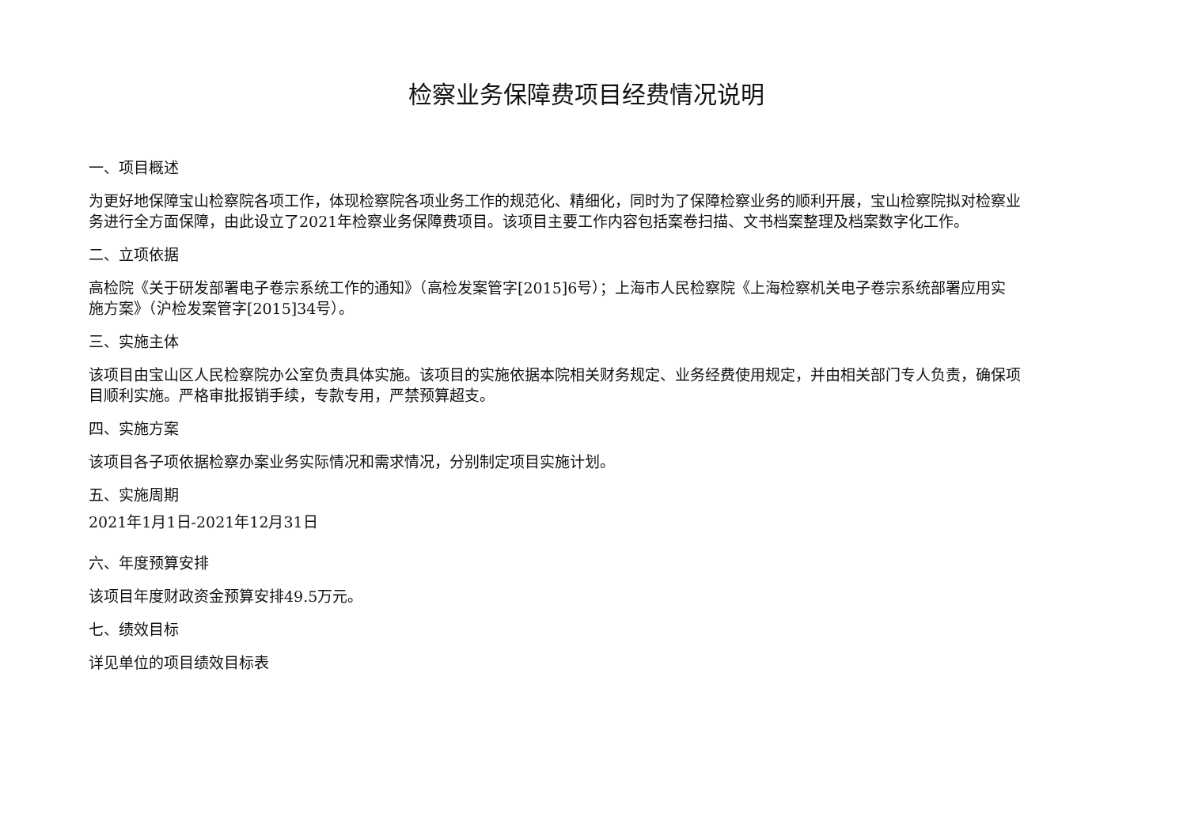检察业务保障费项目经费情况说明
一、项目概述
为更好地保障宝山检察院各项工作，体现检察院各项业务工作的规范化、精细化，同时为了保障检察业务的顺利开展，宝山检察院拟对检察业务进行全方面保障，由此设立了2021年检察业务保障费项目。该项目主要工作内容包括案卷扫描、文书档案整理及档案数字化工作。
二、立项依据
高检院《关于研发部署电子卷宗系统工作的通知》（高检发案管字[2015]6号）；上海市人民检察院《上海检察机关电子卷宗系统部署应用实施方案》（沪检发案管字[2015]34号）。
三、实施主体
该项目由宝山区人民检察院办公室负责具体实施。该项目的实施依据本院相关财务规定、业务经费使用规定，并由相关部门专人负责，确保项目顺利实施。严格审批报销手续，专款专用，严禁预算超支。
四、实施方案
该项目各子项依据检察办案业务实际情况和需求情况，分别制定项目实施计划。
五、实施周期
2021年1月1日-2021年12月31日
六、年度预算安排
该项目年度财政资金预算安排49.5万元。
七、绩效目标
详见单位的项目绩效目标表